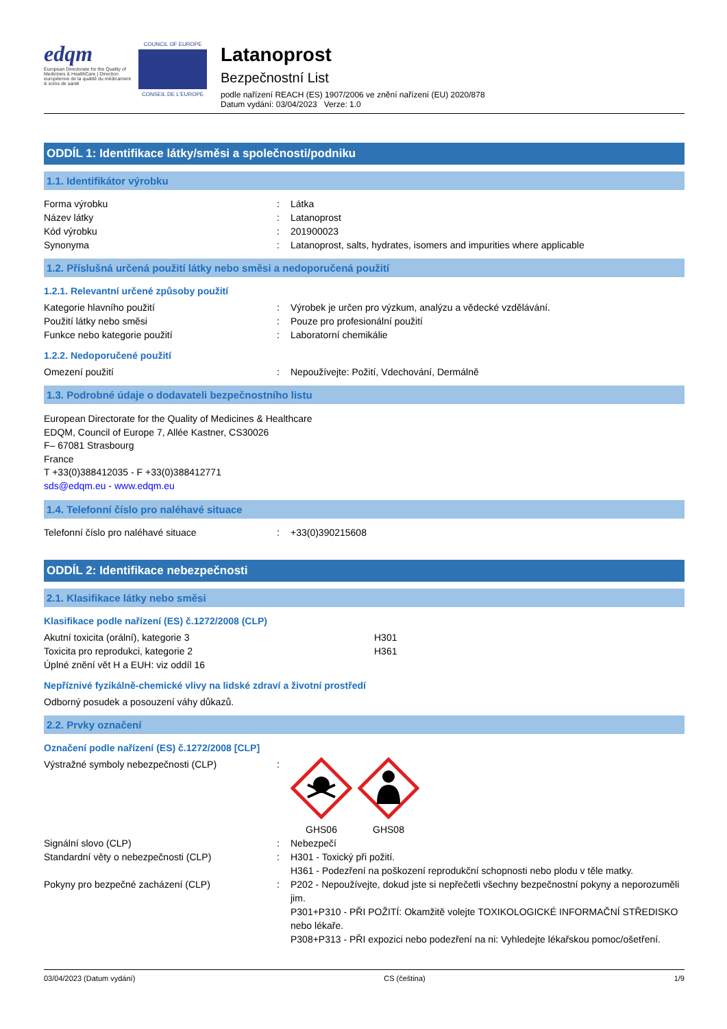edqm
European Directorate for the Quality of Medicines & HealthCare | Direction européenne de la qualité du médicament & soins de santé
COUNCIL OF EUROPE
CONSEIL DE L'EUROPE
Latanoprost
Bezpečnostní List
podle nařízení REACH (ES) 1907/2006 ve znění nařízení (EU) 2020/878
Datum vydání: 03/04/2023 Verze: 1.0
ODDÍL 1: Identifikace látky/směsi a společnosti/podniku
1.1. Identifikátor výrobku
Forma výrobku: Látka
Název látky: Latanoprost
Kód výrobku: 201900023
Synonyma: Latanoprost, salts, hydrates, isomers and impurities where applicable
1.2. Příslušná určená použití látky nebo směsi a nedoporučená použití
1.2.1. Relevantní určené způsoby použití
Kategorie hlavního použití: Výrobek je určen pro výzkum, analýzu a vědecké vzdělávání.
Použití látky nebo směsi: Pouze pro profesionální použití
Funkce nebo kategorie použití: Laboratorní chemikálie
1.2.2. Nedoporučené použití
Omezení použití: Nepoužívejte: Požití, Vdechování, Dermálně
1.3. Podrobné údaje o dodavateli bezpečnostního listu
European Directorate for the Quality of Medicines & Healthcare
EDQM, Council of Europe 7, Allée Kastner, CS30026
F– 67081 Strasbourg
France
T +33(0)388412035 - F +33(0)388412771
sds@edqm.eu - www.edqm.eu
1.4. Telefonní číslo pro naléhavé situace
Telefonní číslo pro naléhavé situace: +33(0)390215608
ODDÍL 2: Identifikace nebezpečnosti
2.1. Klasifikace látky nebo směsi
Klasifikace podle nařízení (ES) č.1272/2008 (CLP)
Akutní toxicita (orální), kategorie 3 H301
Toxicita pro reprodukci, kategorie 2 H361
Úplné znění vět H a EUH: viz oddíl 16
Nepříznivé fyzikálně-chemické vlivy na lidské zdraví a životní prostředí
Odborný posudek a posouzení váhy důkazů.
2.2. Prvky označení
Označení podle nařízení (ES) č.1272/2008 [CLP]
Výstražné symboly nebezpečnosti (CLP):
GHS06
GHS08
Signální slovo (CLP): Nebezpečí
Standardní věty o nebezpečnosti (CLP): H301 - Toxický při požití.
H361 - Podezření na poškození reprodukční schopnosti nebo plodu v těle matky.
Pokyny pro bezpečné zacházení (CLP): P202 - Nepoužívejte, dokud jste si nepřečetli všechny bezpečnostní pokyny a neporozuměli jim.
P301+P310 - PŘI POŽITÍ: Okamžitě volejte TOXIKOLOGICKÉ INFORMAČNÍ STŘEDISKO nebo lékaře.
P308+P313 - PŘI expozici nebo podezření na ni: Vyhledejte lékařskou pomoc/ošetření.
03/04/2023 (Datum vydání) CS (čeština) 1/9